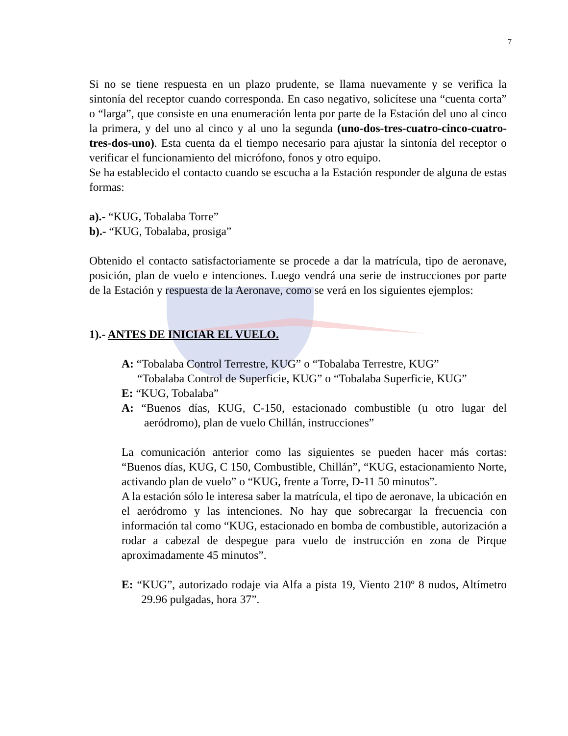7
Si no se tiene respuesta en un plazo prudente, se llama nuevamente y se verifica la sintonía del receptor cuando corresponda. En caso negativo, solicítese una “cuenta corta” o “larga”, que consiste en una enumeración lenta por parte de la Estación del uno al cinco la primera, y del uno al cinco y al uno la segunda (uno-dos-tres-cuatro-cinco-cuatro-tres-dos-uno). Esta cuenta da el tiempo necesario para ajustar la sintonía del receptor o verificar el funcionamiento del micrófono, fonos y otro equipo.
Se ha establecido el contacto cuando se escucha a la Estación responder de alguna de estas formas:
a).- “KUG, Tobalaba Torre”
b).- “KUG, Tobalaba, prosiga”
Obtenido el contacto satisfactoriamente se procede a dar la matrícula, tipo de aeronave, posición, plan de vuelo e intenciones. Luego vendrá una serie de instrucciones por parte de la Estación y respuesta de la Aeronave, como se verá en los siguientes ejemplos:
1).- ANTES DE INICIAR EL VUELO.
A: “Tobalaba Control Terrestre, KUG” o “Tobalaba Terrestre, KUG”
“Tobalaba Control de Superficie, KUG” o “Tobalaba Superficie, KUG”
E: “KUG, Tobalaba”
A: “Buenos días, KUG, C-150, estacionado combustible (u otro lugar del aeródromo), plan de vuelo Chillán, instrucciones”
La comunicación anterior como las siguientes se pueden hacer más cortas: “Buenos días, KUG, C 150, Combustible, Chillán”, “KUG, estacionamiento Norte, activando plan de vuelo” o “KUG, frente a Torre, D-11 50 minutos”.
A la estación sólo le interesa saber la matrícula, el tipo de aeronave, la ubicación en el aeródromo y las intenciones. No hay que sobrecargar la frecuencia con información tal como “KUG, estacionado en bomba de combustible, autorización a rodar a cabezal de despegue para vuelo de instrucción en zona de Pirque aproximadamente 45 minutos”.
E: “KUG”, autorizado rodaje via Alfa a pista 19, Viento 210º 8 nudos, Altímetro 29.96 pulgadas, hora 37”.